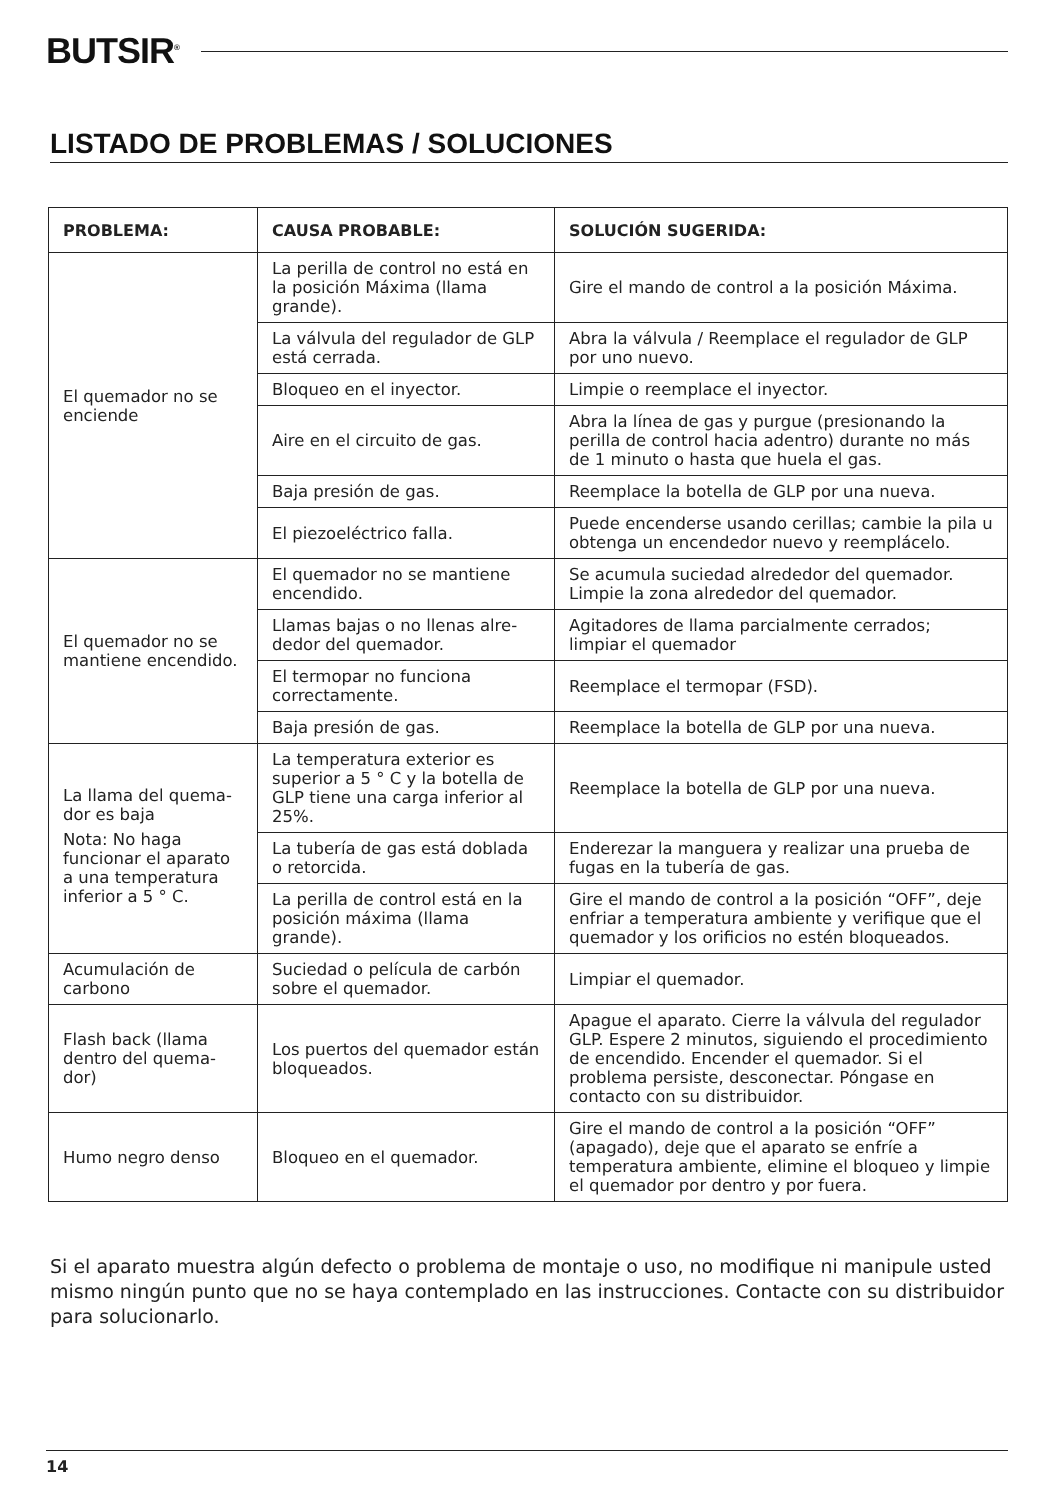BUTSIR<sup>®</sup>
LISTADO DE PROBLEMAS / SOLUCIONES
| PROBLEMA: | CAUSA PROBABLE: | SOLUCIÓN SUGERIDA: |
| --- | --- | --- |
| El quemador no se enciende | La perilla de control no está en la posición Máxima (llama grande). | Gire el mando de control a la posición Máxima. |
| | La válvula del regulador de GLP está cerrada. | Abra la válvula / Reemplace el regulador de GLP por uno nuevo. |
| | Bloqueo en el inyector. | Limpie o reemplace el inyector. |
| | Aire en el circuito de gas. | Abra la línea de gas y purgue (presionando la perilla de control hacia adentro) durante no más de 1 minuto o hasta que huela el gas. |
| | Baja presión de gas. | Reemplace la botella de GLP por una nueva. |
| | El piezoeléctrico falla. | Puede encenderse usando cerillas; cambie la pila u obtenga un encendedor nuevo y reemplácelo. |
| El quemador no se mantiene encen­dido. | El quemador no se mantiene encendido. | Se acumula suciedad alrededor del quemador. Limpie la zona alrededor del quemador. |
| | Llamas bajas o no llenas alre­dedor del quemador. | Agitadores de llama parcialmente cerrados; limpiar el quemador |
| | El termopar no funciona correctamente. | Reemplace el termopar (FSD). |
| | Baja presión de gas. | Reemplace la botella de GLP por una nueva. |
| La llama del quema­dor es baja Nota: No haga funcionar el aparato a una temperatura inferior a 5 ° C. | La temperatura exterior es superior a 5 ° C y la botella de GLP tiene una carga inferior al 25%. | Reemplace la botella de GLP por una nueva. |
| | La tubería de gas está doblada o retorcida. | Enderezar la manguera y realizar una prueba de fugas en la tubería de gas. |
| | La perilla de control está en la posición máxima (llama grande). | Gire el mando de control a la posición “OFF”, deje enfriar a temperatura ambiente y verifique que el quemador y los orificios no estén bloqueados. |
| Acumulación de carbono | Suciedad o película de carbón sobre el quemador. | Limpiar el quemador. |
| Flash back (llama dentro del quema­dor) | Los puertos del quemador están bloqueados. | Apague el aparato. Cierre la válvula del regulador GLP. Espere 2 minutos, siguiendo el procedimiento de encendido. Encender el quemador. Si el problema persiste, desconectar. Póngase en contacto con su distribuidor. |
| Humo negro denso | Bloqueo en el quemador. | Gire el mando de control a la posición “OFF” (apagado), deje que el aparato se enfríe a temperatura ambiente, elimine el bloqueo y limpie el quemador por dentro y por fuera. |
Si el aparato muestra algún defecto o problema de montaje o uso, no modifique ni manipule usted mismo ningún punto que no se haya contemplado en las instrucciones. Contacte con su distribuidor para solucionarlo.
14